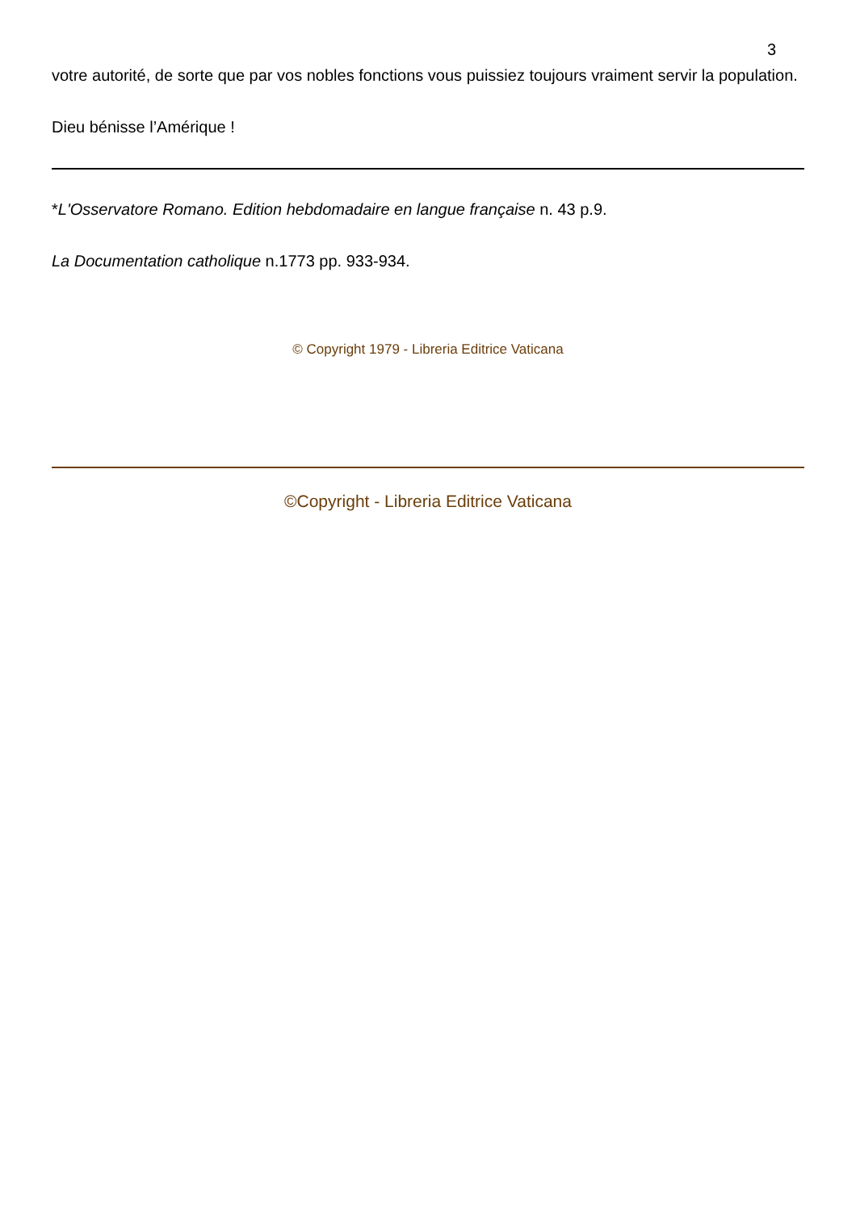3
votre autorité, de sorte que par vos nobles fonctions vous puissiez toujours vraiment servir la population.
Dieu bénisse l’Amérique !
*L'Osservatore Romano. Edition hebdomadaire en langue française n. 43 p.9.
La Documentation catholique n.1773 pp. 933-934.
© Copyright 1979 - Libreria Editrice Vaticana
©Copyright - Libreria Editrice Vaticana